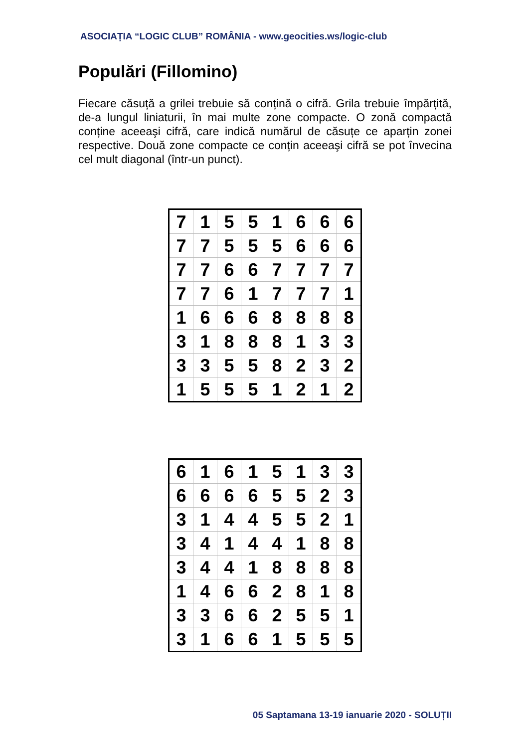ASOCIAȚIA “LOGIC CLUB” ROMÂNIA - www.geocities.ws/logic-club
Populări (Fillomino)
Fiecare căsuță a grilei trebuie să conțină o cifră. Grila trebuie împărțită, de-a lungul liniaturii, în mai multe zone compacte. O zonă compactă conține aceeaşi cifră, care indică numărul de căsuțe ce aparțin zonei respective. Două zone compacte ce conțin aceeaşi cifră se pot învecina cel mult diagonal (într-un punct).
| 7 | 1 | 5 | 5 | 1 | 6 | 6 | 6 |
| 7 | 7 | 5 | 5 | 5 | 6 | 6 | 6 |
| 7 | 7 | 6 | 6 | 7 | 7 | 7 | 7 |
| 7 | 7 | 6 | 1 | 7 | 7 | 7 | 1 |
| 1 | 6 | 6 | 6 | 8 | 8 | 8 | 8 |
| 3 | 1 | 8 | 8 | 8 | 1 | 3 | 3 |
| 3 | 3 | 5 | 5 | 8 | 2 | 3 | 2 |
| 1 | 5 | 5 | 5 | 1 | 2 | 1 | 2 |
| 6 | 1 | 6 | 1 | 5 | 1 | 3 | 3 |
| 6 | 6 | 6 | 6 | 5 | 5 | 2 | 3 |
| 3 | 1 | 4 | 4 | 5 | 5 | 2 | 1 |
| 3 | 4 | 1 | 4 | 4 | 1 | 8 | 8 |
| 3 | 4 | 4 | 1 | 8 | 8 | 8 | 8 |
| 1 | 4 | 6 | 6 | 2 | 8 | 1 | 8 |
| 3 | 3 | 6 | 6 | 2 | 5 | 5 | 1 |
| 3 | 1 | 6 | 6 | 1 | 5 | 5 | 5 |
05 Saptamana 13-19 ianuarie 2020 - SOLUȚII